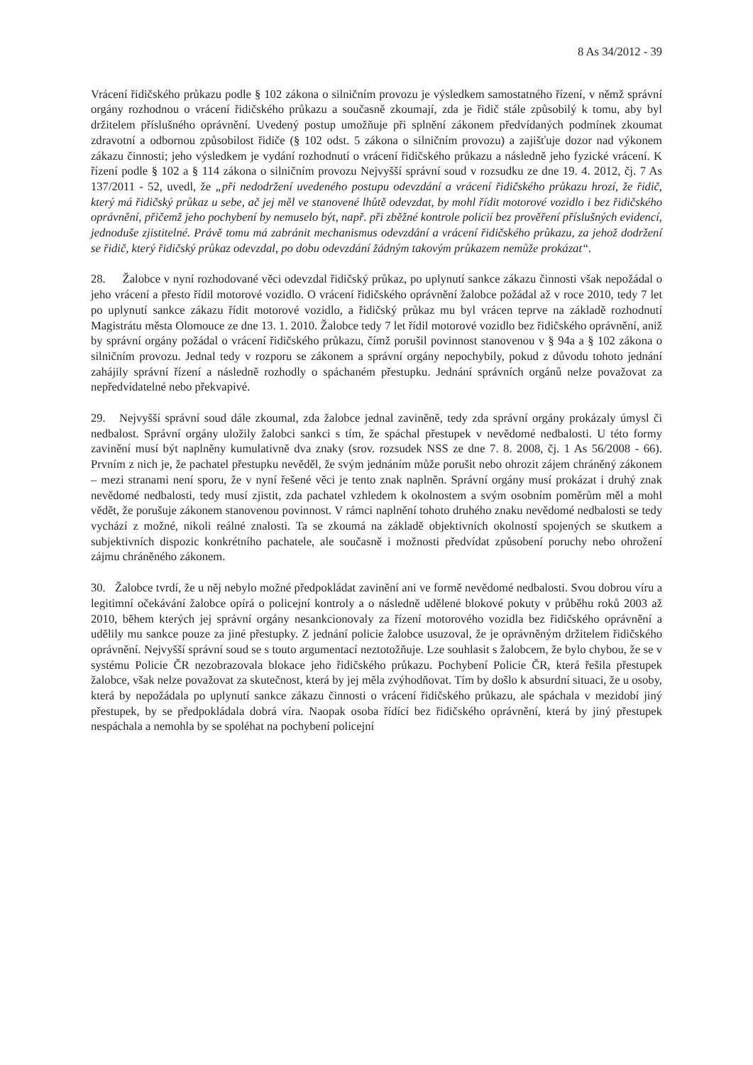8 As 34/2012 - 39
Vrácení řidičského průkazu podle § 102 zákona o silničním provozu je výsledkem samostatného řízení, v němž správní orgány rozhodnou o vrácení řidičského průkazu a současně zkoumají, zda je řidič stále způsobilý k tomu, aby byl držitelem příslušného oprávnění. Uvedený postup umožňuje při splnění zákonem předvídaných podmínek zkoumat zdravotní a odbornou způsobilost řidiče (§ 102 odst. 5 zákona o silničním provozu) a zajišťuje dozor nad výkonem zákazu činnosti; jeho výsledkem je vydání rozhodnutí o vrácení řidičského průkazu a následně jeho fyzické vrácení. K řízení podle § 102 a § 114 zákona o silničním provozu Nejvyšší správní soud v rozsudku ze dne 19. 4. 2012, čj. 7 As 137/2011 - 52, uvedl, že „při nedodržení uvedeného postupu odevzdání a vrácení řidičského průkazu hrozí, že řidič, který má řidičský průkaz u sebe, ač jej měl ve stanovené lhůtě odevzdat, by mohl řídit motorové vozidlo i bez řidičského oprávnění, přičemž jeho pochybení by nemuselo být, např. při zběžné kontrole policií bez prověření příslušných evidencí, jednoduše zjistitelné. Právě tomu má zabránit mechanismus odevzdání a vrácení řidičského průkazu, za jehož dodržení se řidič, který řidičský průkaz odevzdal, po dobu odevzdání žádným takovým průkazem nemůže prokázat“.
28. Žalobce v nyní rozhodované věci odevzdal řidičský průkaz, po uplynutí sankce zákazu činnosti však nepožádal o jeho vrácení a přesto řídil motorové vozidlo. O vrácení řidičského oprávnění žalobce požádal až v roce 2010, tedy 7 let po uplynutí sankce zákazu řídit motorové vozidlo, a řidičský průkaz mu byl vrácen teprve na základě rozhodnutí Magistrátu města Olomouce ze dne 13. 1. 2010. Žalobce tedy 7 let řídil motorové vozidlo bez řidičského oprávnění, aniž by správní orgány požádal o vrácení řidičského průkazu, čímž porušil povinnost stanovenou v § 94a a § 102 zákona o silničním provozu. Jednal tedy v rozporu se zákonem a správní orgány nepochybily, pokud z důvodu tohoto jednání zahájily správní řízení a následně rozhodly o spáchaném přestupku. Jednání správních orgánů nelze považovat za nepředvídatelné nebo překvapivé.
29. Nejvyšší správní soud dále zkoumal, zda žalobce jednal zaviněně, tedy zda správní orgány prokázaly úmysl či nedbalost. Správní orgány uložily žalobci sankci s tím, že spáchal přestupek v nevědomé nedbalosti. U této formy zavinění musí být naplněny kumulativně dva znaky (srov. rozsudek NSS ze dne 7. 8. 2008, čj. 1 As 56/2008 - 66). Prvním z nich je, že pachatel přestupku nevěděl, že svým jednáním může porušit nebo ohrozit zájem chráněný zákonem – mezi stranami není sporu, že v nyní řešené věci je tento znak naplněn. Správní orgány musí prokázat i druhý znak nevědomé nedbalosti, tedy musí zjistit, zda pachatel vzhledem k okolnostem a svým osobním poměrům měl a mohl vědět, že porušuje zákonem stanovenou povinnost. V rámci naplnění tohoto druhého znaku nevědomé nedbalosti se tedy vychází z možné, nikoli reálné znalosti. Ta se zkoumá na základě objektivních okolností spojených se skutkem a subjektivních dispozic konkrétního pachatele, ale současně i možnosti předvídat způsobení poruchy nebo ohrožení zájmu chráněného zákonem.
30. Žalobce tvrdí, že u něj nebylo možné předpokládat zavinění ani ve formě nevědomé nedbalosti. Svou dobrou víru a legitimní očekávání žalobce opírá o policejní kontroly a o následně udělené blokové pokuty v průběhu roků 2003 až 2010, během kterých jej správní orgány nesankcionovaly za řízení motorového vozidla bez řidičského oprávnění a udělily mu sankce pouze za jiné přestupky. Z jednání policie žalobce usuzoval, že je oprávněným držitelem řidičského oprávnění. Nejvyšší správní soud se s touto argumentací neztotožňuje. Lze souhlasit s žalobcem, že bylo chybou, že se v systému Policie ČR nezobrazovala blokace jeho řidičského průkazu. Pochybení Policie ČR, která řešila přestupek žalobce, však nelze považovat za skutečnost, která by jej měla zvýhodňovat. Tím by došlo k absurdní situaci, že u osoby, která by nepožádala po uplynutí sankce zákazu činnosti o vrácení řidičského průkazu, ale spáchala v mezidobí jiný přestupek, by se předpokládala dobrá víra. Naopak osoba řídící bez řidičského oprávnění, která by jiný přestupek nespáchala a nemohla by se spoléhat na pochybení policejní